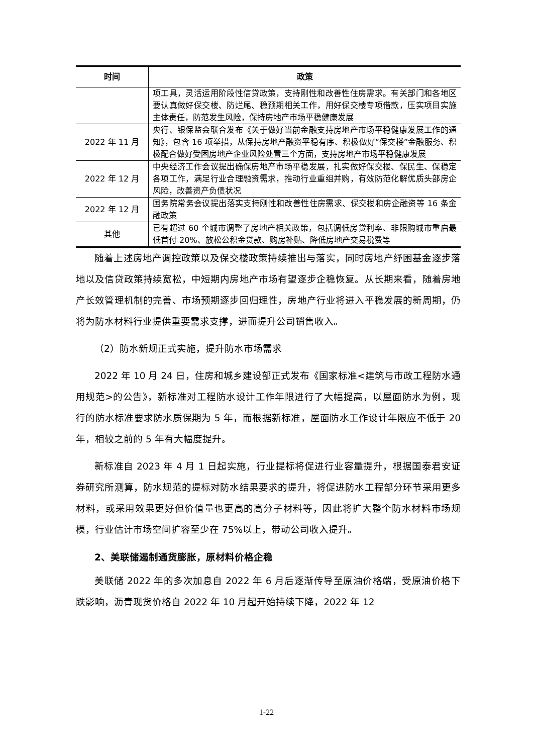| 时间 | 政策 |
| --- | --- |
| | 项工具，灵活运用阶段性信贷政策，支持刚性和改善性住房需求。有关部门和各地区要认真做好保交楼、防烂尾、稳预期相关工作，用好保交楼专项借款，压实项目实施主体责任，防范发生风险，保持房地产市场平稳健康发展 |
| 2022 年 11 月 | 央行、银保监会联合发布《关于做好当前金融支持房地产市场平稳健康发展工作的通知》，包含 16 项举措，从保持房地产融资平稳有序、积极做好“保交楼”金融服务、积极配合做好受困房地产企业风险处置三个方面，支持房地产市场平稳健康发展 |
| 2022 年 12 月 | 中央经济工作会议提出确保房地产市场平稳发展，扎实做好保交楼、保民生、保稳定各项工作，满足行业合理融资需求，推动行业重组并购，有效防范化解优质头部房企风险，改善资产负债状况 |
| 2022 年 12 月 | 国务院常务会议提出落实支持刚性和改善性住房需求、保交楼和房企融资等 16 条金融政策 |
| 其他 | 已有超过 60 个城市调整了房地产相关政策，包括调低房贷利率、非限购城市重启最低首付 20%、放松公积金贷款、购房补贴、降低房地产交易税费等 |
随着上述房地产调控政策以及保交楼政策持续推出与落实，同时房地产纾困基金逐步落地以及信贷政策持续宽松，中短期内房地产市场有望逐步企稳恢复。从长期来看，随着房地产长效管理机制的完善、市场预期逐步回归理性，房地产行业将进入平稳发展的新周期，仍将为防水材料行业提供重要需求支撑，进而提升公司销售收入。
（2）防水新规正式实施，提升防水市场需求
2022 年 10 月 24 日，住房和城乡建设部正式发布《国家标准<建筑与市政工程防水通用规范>的公告》，新标准对工程防水设计工作年限进行了大幅提高，以屋面防水为例，现行的防水标准要求防水质保期为 5 年，而根据新标准，屋面防水工作设计年限应不低于 20 年，相较之前的 5 年有大幅度提升。
新标准自 2023 年 4 月 1 日起实施，行业提标将促进行业容量提升，根据国泰君安证券研究所测算，防水规范的提标对防水结果要求的提升，将促进防水工程部分环节采用更多材料，或采用效果更好但价值量也更高的高分子材料等，因此将扩大整个防水材料市场规模，行业估计市场空间扩容至少在 75%以上，带动公司收入提升。
2、美联储遏制通货膨胀，原材料价格企稳
美联储 2022 年的多次加息自 2022 年 6 月后逐渐传导至原油价格端，受原油价格下跌影响，沥青现货价格自 2022 年 10 月起开始持续下降，2022 年 12
1-22